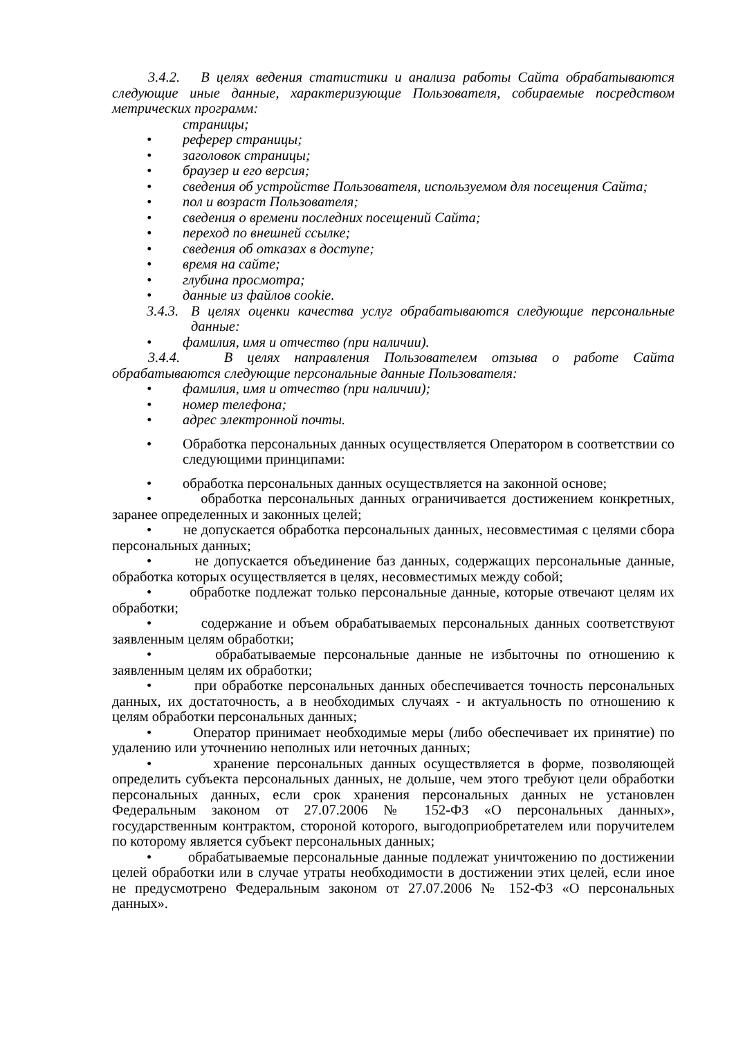3.4.2. В целях ведения статистики и анализа работы Сайта обрабатываются следующие иные данные, характеризующие Пользователя, собираемые посредством метрических программ:
страницы;
• реферер страницы;
• заголовок страницы;
• браузер и его версия;
• сведения об устройстве Пользователя, используемом для посещения Сайта;
• пол и возраст Пользователя;
• сведения о времени последних посещений Сайта;
• переход по внешней ссылке;
• сведения об отказах в доступе;
• время на сайте;
• глубина просмотра;
• данные из файлов cookie.
3.4.3. В целях оценки качества услуг обрабатываются следующие персональные данные:
• фамилия, имя и отчество (при наличии).
3.4.4. В целях направления Пользователем отзыва о работе Сайта обрабатываются следующие персональные данные Пользователя:
• фамилия, имя и отчество (при наличии);
• номер телефона;
• адрес электронной почты.
• Обработка персональных данных осуществляется Оператором в соответствии со следующими принципами:
• обработка персональных данных осуществляется на законной основе;
• обработка персональных данных ограничивается достижением конкретных, заранее определенных и законных целей;
• не допускается обработка персональных данных, несовместимая с целями сбора персональных данных;
• не допускается объединение баз данных, содержащих персональные данные, обработка которых осуществляется в целях, несовместимых между собой;
• обработке подлежат только персональные данные, которые отвечают целям их обработки;
• содержание и объем обрабатываемых персональных данных соответствуют заявленным целям обработки;
• обрабатываемые персональные данные не избыточны по отношению к заявленным целям их обработки;
• при обработке персональных данных обеспечивается точность персональных данных, их достаточность, а в необходимых случаях - и актуальность по отношению к целям обработки персональных данных;
• Оператор принимает необходимые меры (либо обеспечивает их принятие) по удалению или уточнению неполных или неточных данных;
• хранение персональных данных осуществляется в форме, позволяющей определить субъекта персональных данных, не дольше, чем этого требуют цели обработки персональных данных, если срок хранения персональных данных не установлен Федеральным законом от 27.07.2006 № 152-ФЗ «О персональных данных», государственным контрактом, стороной которого, выгодоприобретателем или поручителем по которому является субъект персональных данных;
• обрабатываемые персональные данные подлежат уничтожению по достижении целей обработки или в случае утраты необходимости в достижении этих целей, если иное не предусмотрено Федеральным законом от 27.07.2006 № 152-ФЗ «О персональных данных».